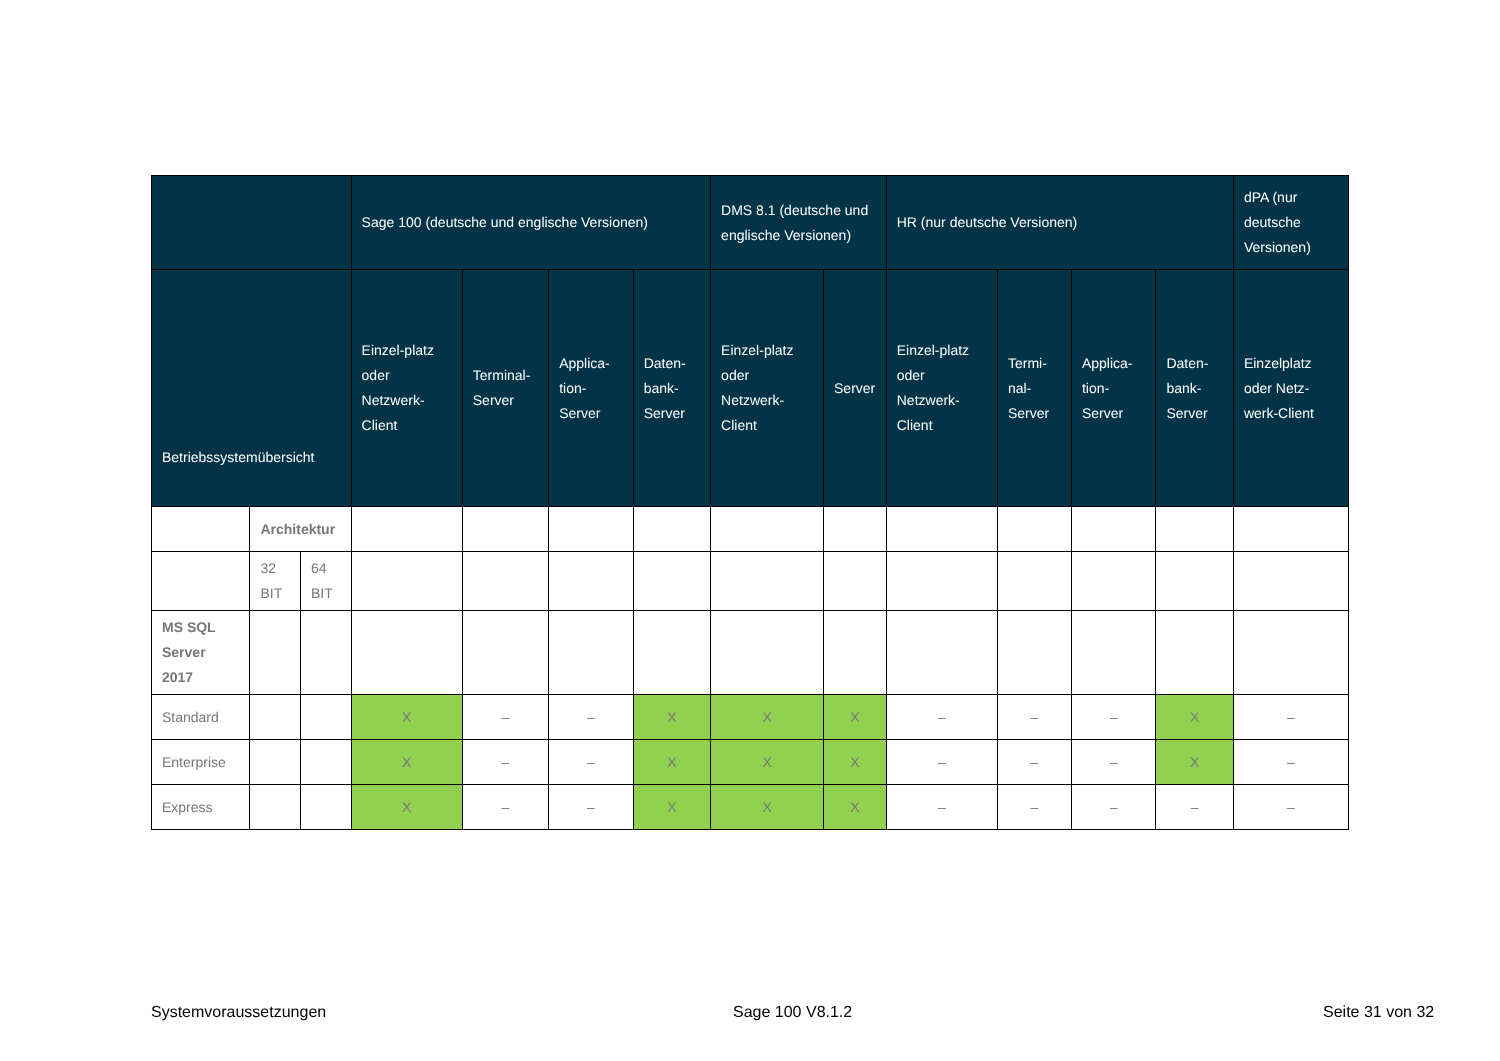| | | | Sage 100 (deutsche und englische Versionen) | | | | DMS 8.1 (deutsche und englische Versionen) | | HR (nur deutsche Versionen) | | | | dPA (nur deutsche Versionen) |
| --- | --- | --- | --- | --- | --- | --- | --- | --- | --- | --- | --- | --- | --- |
| Betriebssystemübersicht | | | Einzel-platz oder Netzwerk-Client | Terminal-Server | Applica-tion-Server | Daten-bank-Server | Einzel-platz oder Netzwerk-Client | Server | Einzel-platz oder Netzwerk-Client | Termi-nal-Server | Applica-tion-Server | Daten-bank-Server | Einzelplatz oder Netz-werk-Client |
| | Architektur | | | | | | | | | | | | |
| | 32 BIT | 64 BIT | | | | | | | | | | | |
| MS SQL Server 2017 | | | | | | | | | | | | | |
| Standard | | | X | – | – | X | X | X | – | – | – | X | – |
| Enterprise | | | X | – | – | X | X | X | – | – | – | X | – |
| Express | | | X | – | – | X | X | X | – | – | – | – | – |
Systemvoraussetzungen Sage 100 V8.1.2 Seite 31 von 32